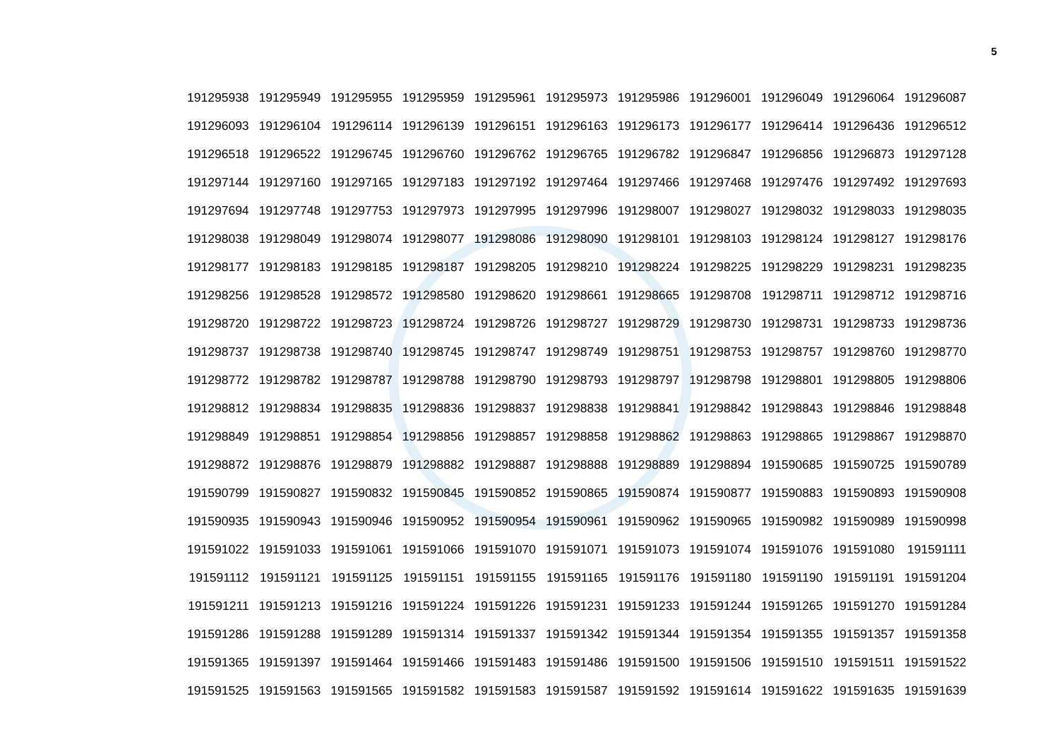5
| 191295938 | 191295949 | 191295955 | 191295959 | 191295961 | 191295973 | 191295986 | 191296001 | 191296049 | 191296064 | 191296087 |
| 191296093 | 191296104 | 191296114 | 191296139 | 191296151 | 191296163 | 191296173 | 191296177 | 191296414 | 191296436 | 191296512 |
| 191296518 | 191296522 | 191296745 | 191296760 | 191296762 | 191296765 | 191296782 | 191296847 | 191296856 | 191296873 | 191297128 |
| 191297144 | 191297160 | 191297165 | 191297183 | 191297192 | 191297464 | 191297466 | 191297468 | 191297476 | 191297492 | 191297693 |
| 191297694 | 191297748 | 191297753 | 191297973 | 191297995 | 191297996 | 191298007 | 191298027 | 191298032 | 191298033 | 191298035 |
| 191298038 | 191298049 | 191298074 | 191298077 | 191298086 | 191298090 | 191298101 | 191298103 | 191298124 | 191298127 | 191298176 |
| 191298177 | 191298183 | 191298185 | 191298187 | 191298205 | 191298210 | 191298224 | 191298225 | 191298229 | 191298231 | 191298235 |
| 191298256 | 191298528 | 191298572 | 191298580 | 191298620 | 191298661 | 191298665 | 191298708 | 191298711 | 191298712 | 191298716 |
| 191298720 | 191298722 | 191298723 | 191298724 | 191298726 | 191298727 | 191298729 | 191298730 | 191298731 | 191298733 | 191298736 |
| 191298737 | 191298738 | 191298740 | 191298745 | 191298747 | 191298749 | 191298751 | 191298753 | 191298757 | 191298760 | 191298770 |
| 191298772 | 191298782 | 191298787 | 191298788 | 191298790 | 191298793 | 191298797 | 191298798 | 191298801 | 191298805 | 191298806 |
| 191298812 | 191298834 | 191298835 | 191298836 | 191298837 | 191298838 | 191298841 | 191298842 | 191298843 | 191298846 | 191298848 |
| 191298849 | 191298851 | 191298854 | 191298856 | 191298857 | 191298858 | 191298862 | 191298863 | 191298865 | 191298867 | 191298870 |
| 191298872 | 191298876 | 191298879 | 191298882 | 191298887 | 191298888 | 191298889 | 191298894 | 191590685 | 191590725 | 191590789 |
| 191590799 | 191590827 | 191590832 | 191590845 | 191590852 | 191590865 | 191590874 | 191590877 | 191590883 | 191590893 | 191590908 |
| 191590935 | 191590943 | 191590946 | 191590952 | 191590954 | 191590961 | 191590962 | 191590965 | 191590982 | 191590989 | 191590998 |
| 191591022 | 191591033 | 191591061 | 191591066 | 191591070 | 191591071 | 191591073 | 191591074 | 191591076 | 191591080 | 191591111 |
| 191591112 | 191591121 | 191591125 | 191591151 | 191591155 | 191591165 | 191591176 | 191591180 | 191591190 | 191591191 | 191591204 |
| 191591211 | 191591213 | 191591216 | 191591224 | 191591226 | 191591231 | 191591233 | 191591244 | 191591265 | 191591270 | 191591284 |
| 191591286 | 191591288 | 191591289 | 191591314 | 191591337 | 191591342 | 191591344 | 191591354 | 191591355 | 191591357 | 191591358 |
| 191591365 | 191591397 | 191591464 | 191591466 | 191591483 | 191591486 | 191591500 | 191591506 | 191591510 | 191591511 | 191591522 |
| 191591525 | 191591563 | 191591565 | 191591582 | 191591583 | 191591587 | 191591592 | 191591614 | 191591622 | 191591635 | 191591639 |